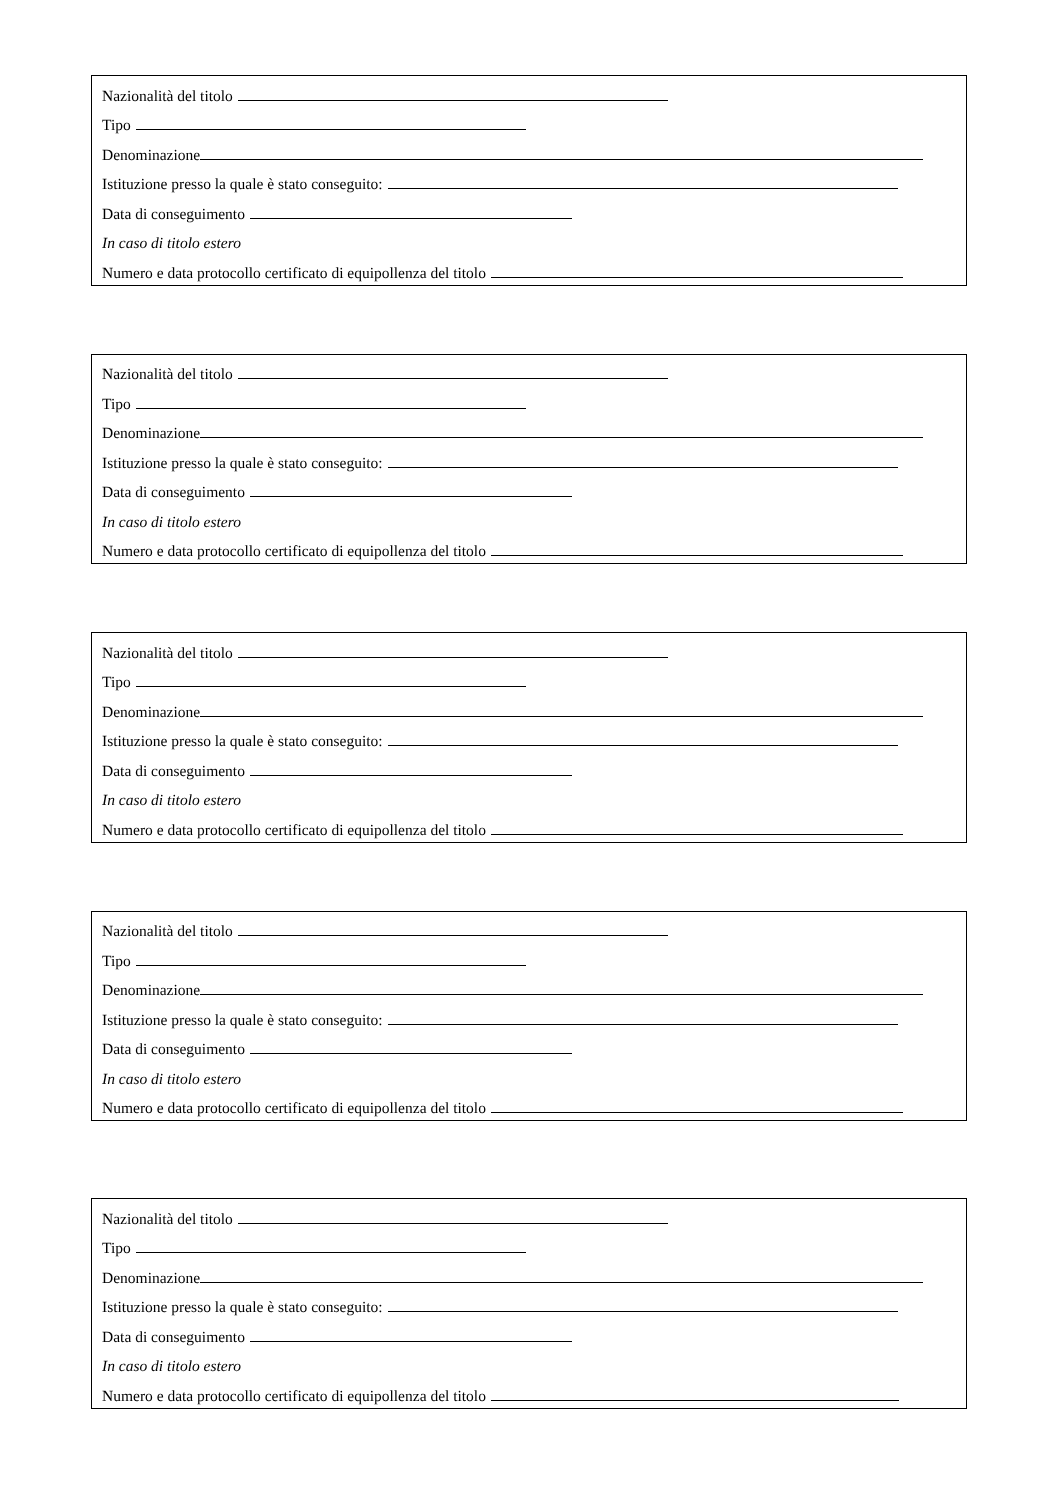Nazionalità del titolo
Tipo
Denominazione
Istituzione presso la quale è stato conseguito:
Data di conseguimento
In caso di titolo estero
Numero e data protocollo certificato di equipollenza del titolo
Nazionalità del titolo
Tipo
Denominazione
Istituzione presso la quale è stato conseguito:
Data di conseguimento
In caso di titolo estero
Numero e data protocollo certificato di equipollenza del titolo
Nazionalità del titolo
Tipo
Denominazione
Istituzione presso la quale è stato conseguito:
Data di conseguimento
In caso di titolo estero
Numero e data protocollo certificato di equipollenza del titolo
Nazionalità del titolo
Tipo
Denominazione
Istituzione presso la quale è stato conseguito:
Data di conseguimento
In caso di titolo estero
Numero e data protocollo certificato di equipollenza del titolo
Nazionalità del titolo
Tipo
Denominazione
Istituzione presso la quale è stato conseguito:
Data di conseguimento
In caso di titolo estero
Numero e data protocollo certificato di equipollenza del titolo